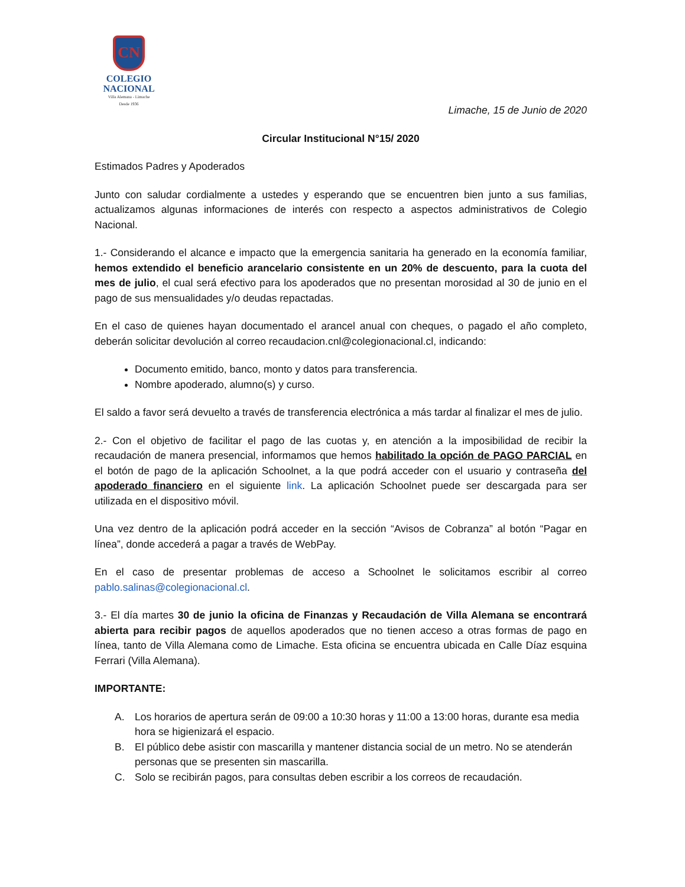CN
COLEGIO
NACIONAL
Villa Alemana - Limache
Desde 1936
Limache, 15 de Junio de 2020
Circular Institucional N°15/ 2020
Estimados Padres y Apoderados
Junto con saludar cordialmente a ustedes y esperando que se encuentren bien junto a sus familias, actualizamos algunas informaciones de interés con respecto a aspectos administrativos de Colegio Nacional.
1.- Considerando el alcance e impacto que la emergencia sanitaria ha generado en la economía familiar, hemos extendido el beneficio arancelario consistente en un 20% de descuento, para la cuota del mes de julio, el cual será efectivo para los apoderados que no presentan morosidad al 30 de junio en el pago de sus mensualidades y/o deudas repactadas.
En el caso de quienes hayan documentado el arancel anual con cheques, o pagado el año completo, deberán solicitar devolución al correo recaudacion.cnl@colegionacional.cl, indicando:
Documento emitido, banco, monto y datos para transferencia.
Nombre apoderado, alumno(s) y curso.
El saldo a favor será devuelto a través de transferencia electrónica a más tardar al finalizar el mes de julio.
2.- Con el objetivo de facilitar el pago de las cuotas y, en atención a la imposibilidad de recibir la recaudación de manera presencial, informamos que hemos habilitado la opción de PAGO PARCIAL en el botón de pago de la aplicación Schoolnet, a la que podrá acceder con el usuario y contraseña del apoderado financiero en el siguiente link. La aplicación Schoolnet puede ser descargada para ser utilizada en el dispositivo móvil.
Una vez dentro de la aplicación podrá acceder en la sección “Avisos de Cobranza” al botón “Pagar en línea”, donde accederá a pagar a través de WebPay.
En el caso de presentar problemas de acceso a Schoolnet le solicitamos escribir al correo pablo.salinas@colegionacional.cl.
3.- El día martes 30 de junio la oficina de Finanzas y Recaudación de Villa Alemana se encontrará abierta para recibir pagos de aquellos apoderados que no tienen acceso a otras formas de pago en línea, tanto de Villa Alemana como de Limache. Esta oficina se encuentra ubicada en Calle Díaz esquina Ferrari (Villa Alemana).
IMPORTANTE:
A. Los horarios de apertura serán de 09:00 a 10:30 horas y 11:00 a 13:00 horas, durante esa media hora se higienizará el espacio.
B. El público debe asistir con mascarilla y mantener distancia social de un metro. No se atenderán personas que se presenten sin mascarilla.
C. Solo se recibirán pagos, para consultas deben escribir a los correos de recaudación.